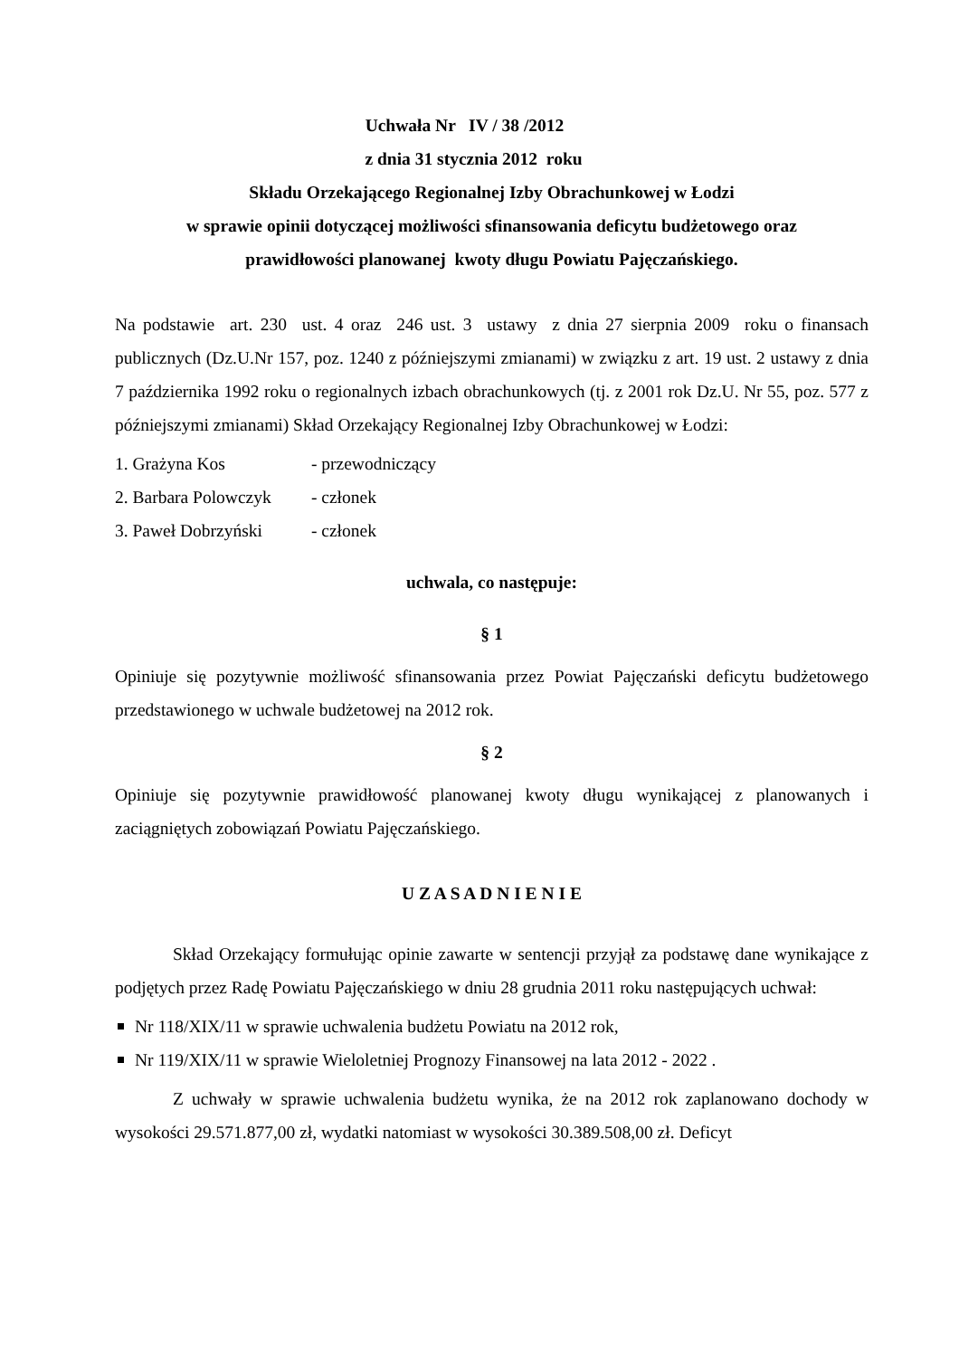Uchwała Nr IV / 38 /2012
z dnia 31 stycznia 2012 roku
Składu Orzekającego Regionalnej Izby Obrachunkowej w Łodzi
w sprawie opinii dotyczącej możliwości sfinansowania deficytu budżetowego oraz
prawidłowości planowanej kwoty długu Powiatu Pajęczańskiego.
Na podstawie art. 230 ust. 4 oraz 246 ust. 3 ustawy z dnia 27 sierpnia 2009 roku o finansach publicznych (Dz.U.Nr 157, poz. 1240 z późniejszymi zmianami) w związku z art. 19 ust. 2 ustawy z dnia 7 października 1992 roku o regionalnych izbach obrachunkowych (tj. z 2001 rok Dz.U. Nr 55, poz. 577 z późniejszymi zmianami) Skład Orzekający Regionalnej Izby Obrachunkowej w Łodzi:
1. Grażyna Kos - przewodniczący
2. Barbara Polowczyk - członek
3. Paweł Dobrzyński - członek
uchwala, co następuje:
§ 1
Opiniuje się pozytywnie możliwość sfinansowania przez Powiat Pajęczański deficytu budżetowego przedstawionego w uchwale budżetowej na 2012 rok.
§ 2
Opiniuje się pozytywnie prawidłowość planowanej kwoty długu wynikającej z planowanych i zaciągniętych zobowiązań Powiatu Pajęczańskiego.
U Z A S A D N I E N I E
Skład Orzekający formułując opinie zawarte w sentencji przyjął za podstawę dane wynikające z podjętych przez Radę Powiatu Pajęczańskiego w dniu 28 grudnia 2011 roku następujących uchwał:
Nr 118/XIX/11 w sprawie uchwalenia budżetu Powiatu na 2012 rok,
Nr 119/XIX/11 w sprawie Wieloletniej Prognozy Finansowej na lata 2012 - 2022 .
Z uchwały w sprawie uchwalenia budżetu wynika, że na 2012 rok zaplanowano dochody w wysokości 29.571.877,00 zł, wydatki natomiast w wysokości 30.389.508,00 zł. Deficyt